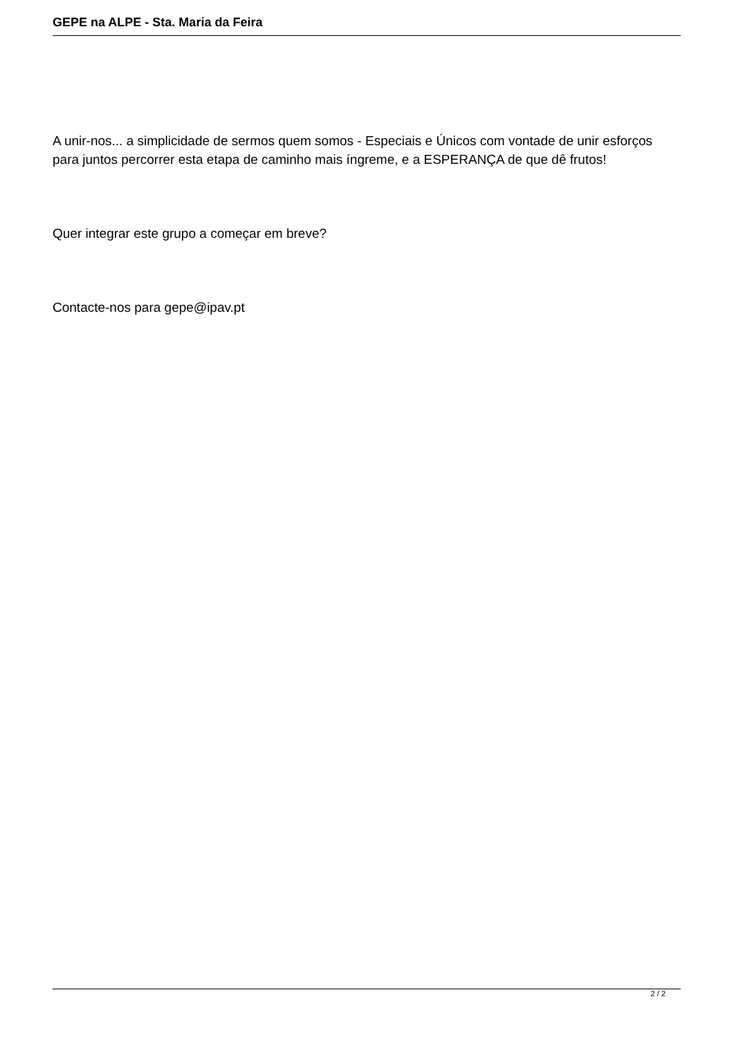GEPE na ALPE - Sta. Maria da Feira
A unir-nos... a simplicidade de sermos quem somos - Especiais e Únicos com vontade de unir esforços para juntos percorrer esta etapa de caminho mais íngreme, e a ESPERANÇA de que dê frutos!
Quer integrar este grupo a começar em breve?
Contacte-nos para gepe@ipav.pt
2 / 2